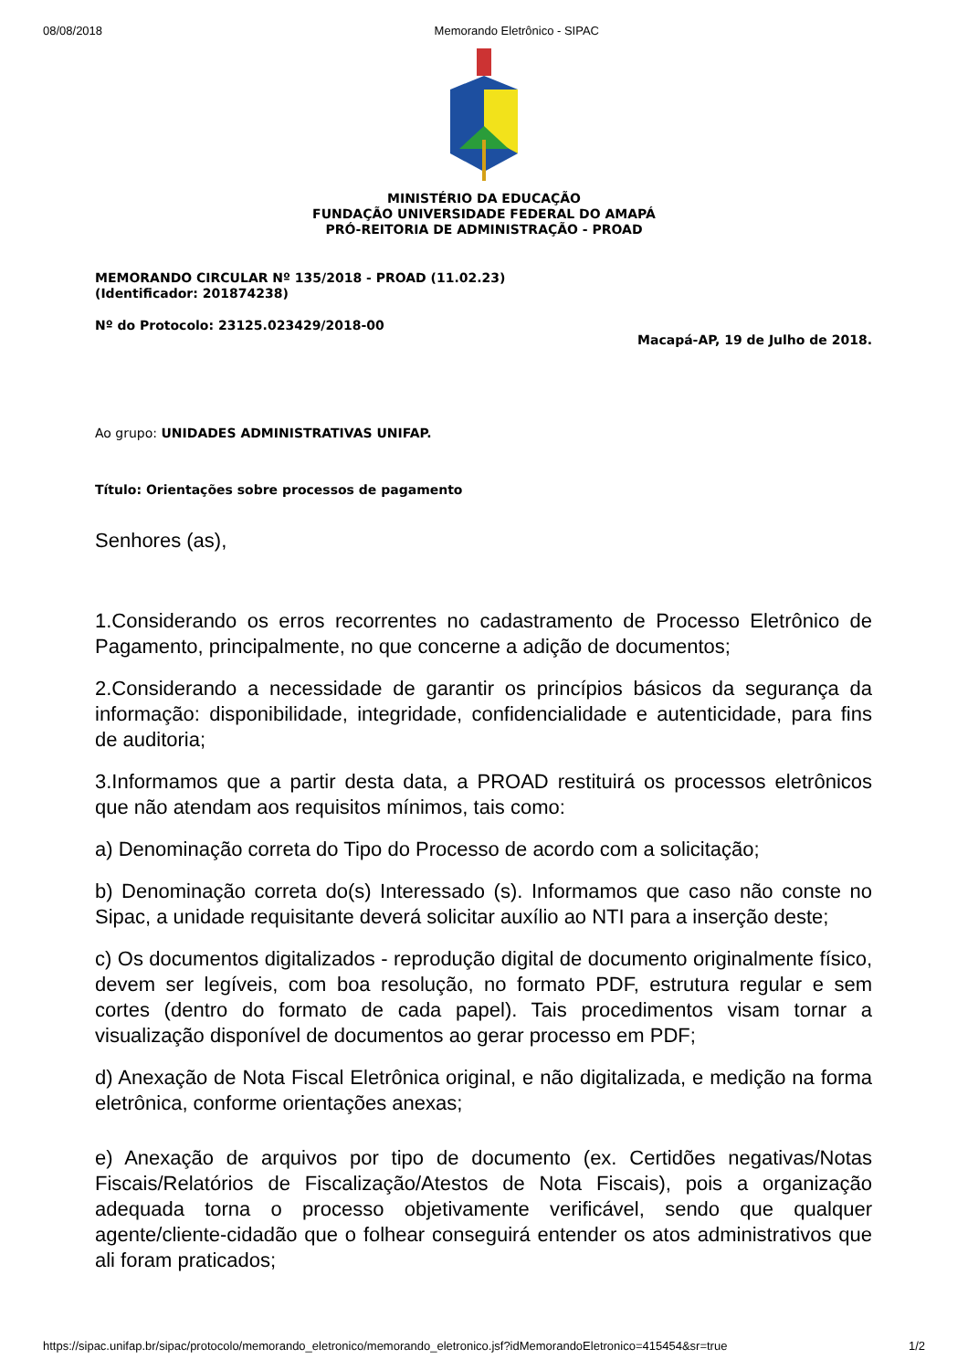08/08/2018 Memorando Eletrônico - SIPAC
MINISTÉRIO DA EDUCAÇÃO
FUNDAÇÃO UNIVERSIDADE FEDERAL DO AMAPÁ
PRÓ-REITORIA DE ADMINISTRAÇÃO - PROAD
MEMORANDO CIRCULAR Nº 135/2018 - PROAD (11.02.23)
(Identificador: 201874238)
Nº do Protocolo: 23125.023429/2018-00
Macapá-AP, 19 de Julho de 2018.
Ao grupo: UNIDADES ADMINISTRATIVAS UNIFAP.
Título: Orientações sobre processos de pagamento
Senhores (as),
1.Considerando os erros recorrentes no cadastramento de Processo Eletrônico de Pagamento, principalmente, no que concerne a adição de documentos;
2.Considerando a necessidade de garantir os princípios básicos da segurança da informação: disponibilidade, integridade, confidencialidade e autenticidade, para fins de auditoria;
3.Informamos que a partir desta data, a PROAD restituirá os processos eletrônicos que não atendam aos requisitos mínimos, tais como:
a) Denominação correta do Tipo do Processo de acordo com a solicitação;
b) Denominação correta do(s) Interessado (s). Informamos que caso não conste no Sipac, a unidade requisitante deverá solicitar auxílio ao NTI para a inserção deste;
c) Os documentos digitalizados - reprodução digital de documento originalmente físico, devem ser legíveis, com boa resolução, no formato PDF, estrutura regular e sem cortes (dentro do formato de cada papel). Tais procedimentos visam tornar a visualização disponível de documentos ao gerar processo em PDF;
d) Anexação de Nota Fiscal Eletrônica original, e não digitalizada, e medição na forma eletrônica, conforme orientações anexas;
e) Anexação de arquivos por tipo de documento (ex. Certidões negativas/Notas Fiscais/Relatórios de Fiscalização/Atestos de Nota Fiscais), pois a organização adequada torna o processo objetivamente verificável, sendo que qualquer agente/cliente-cidadão que o folhear conseguirá entender os atos administrativos que ali foram praticados;
https://sipac.unifap.br/sipac/protocolo/memorando_eletronico/memorando_eletronico.jsf?idMemorandoEletronico=415454&sr=true 1/2